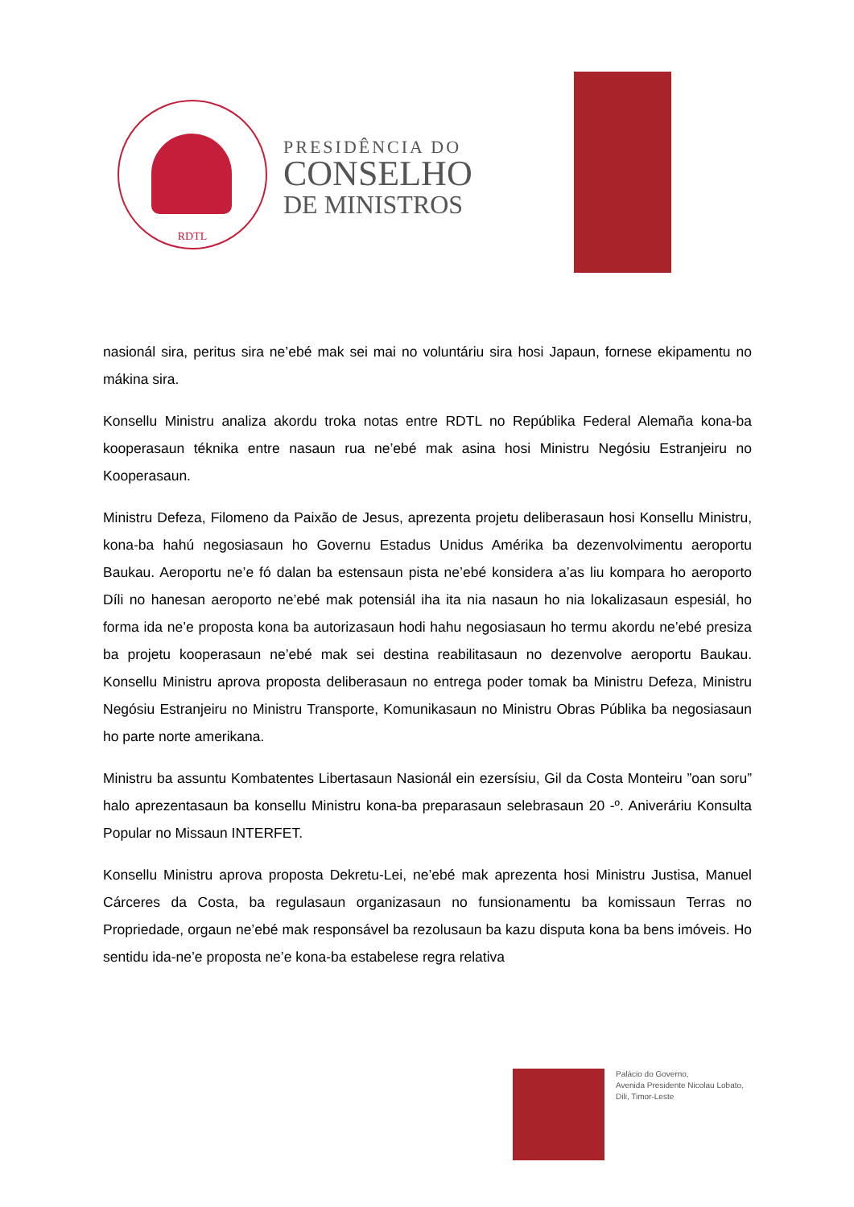RDTL
PRESIDÊNCIA DO
CONSELHO
DE MINISTROS
nasionál sira, peritus sira ne’ebé mak sei mai no voluntáriu sira hosi Japaun, fornese ekipamentu no mákina sira.
Konsellu Ministru analiza akordu troka notas entre RDTL no Repúblika Federal Alemaña kona-ba kooperasaun téknika entre nasaun rua ne’ebé mak asina hosi Ministru Negósiu Estranjeiru no Kooperasaun.
Ministru Defeza, Filomeno da Paixão de Jesus, aprezenta projetu deliberasaun hosi Konsellu Ministru, kona-ba hahú negosiasaun ho Governu Estadus Unidus Amérika ba dezenvolvimentu aeroportu Baukau. Aeroportu ne’e fó dalan ba estensaun pista ne’ebé konsidera a’as liu kompara ho aeroporto Díli no hanesan aeroporto ne’ebé mak potensiál iha ita nia nasaun ho nia lokalizasaun espesiál, ho forma ida ne’e proposta kona ba autorizasaun hodi hahu negosiasaun ho termu akordu ne’ebé presiza ba projetu kooperasaun ne’ebé mak sei destina reabilitasaun no dezenvolve aeroportu Baukau. Konsellu Ministru aprova proposta deliberasaun no entrega poder tomak ba Ministru Defeza, Ministru Negósiu Estranjeiru no Ministru Transporte, Komunikasaun no Ministru Obras Públika ba negosiasaun ho parte norte amerikana.
Ministru ba assuntu Kombatentes Libertasaun Nasionál ein ezersísiu, Gil da Costa Monteiru ”oan soru” halo aprezentasaun ba konsellu Ministru kona-ba preparasaun selebrasaun 20 -º. Aniveráriu Konsulta Popular no Missaun INTERFET.
Konsellu Ministru aprova proposta Dekretu-Lei, ne’ebé mak aprezenta hosi Ministru Justisa, Manuel Cárceres da Costa, ba regulasaun organizasaun no funsionamentu ba komissaun Terras no Propriedade, orgaun ne’ebé mak responsável ba rezolusaun ba kazu disputa kona ba bens imóveis. Ho sentidu ida-ne’e proposta ne’e kona-ba estabelese regra relativa
Palácio do Governo,
Avenida Presidente Nicolau Lobato,
Dili, Timor-Leste